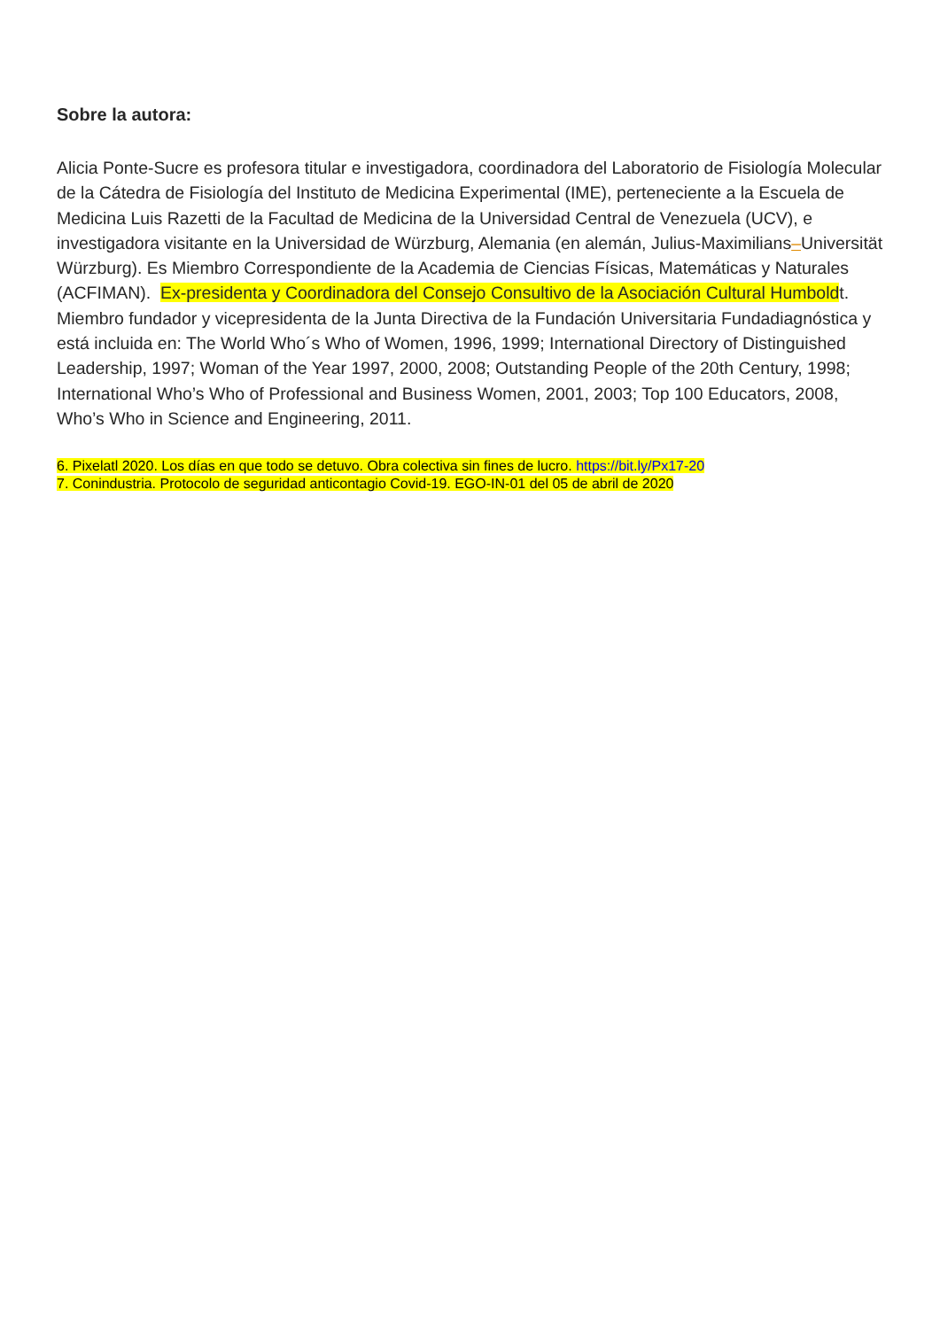Sobre la autora:
Alicia Ponte-Sucre es profesora titular e investigadora, coordinadora del Laboratorio de Fisiología Molecular de la Cátedra de Fisiología del Instituto de Medicina Experimental (IME), perteneciente a la Escuela de Medicina Luis Razetti de la Facultad de Medicina de la Universidad Central de Venezuela (UCV), e investigadora visitante en la Universidad de Würzburg, Alemania (en alemán, Julius-Maximilians–Universität Würzburg). Es Miembro Correspondiente de la Academia de Ciencias Físicas, Matemáticas y Naturales (ACFIMAN). Ex-presidenta y Coordinadora del Consejo Consultivo de la Asociación Cultural Humboldt. Miembro fundador y vicepresidenta de la Junta Directiva de la Fundación Universitaria Fundadiagnóstica y está incluida en: The World Who´s Who of Women, 1996, 1999; International Directory of Distinguished Leadership, 1997; Woman of the Year 1997, 2000, 2008; Outstanding People of the 20th Century, 1998; International Who’s Who of Professional and Business Women, 2001, 2003; Top 100 Educators, 2008, Who’s Who in Science and Engineering, 2011.
6. Pixelatl 2020. Los días en que todo se detuvo. Obra colectiva sin fines de lucro. https://bit.ly/Px17-20
7. Conindustria. Protocolo de seguridad anticontagio Covid-19. EGO-IN-01 del 05 de abril de 2020